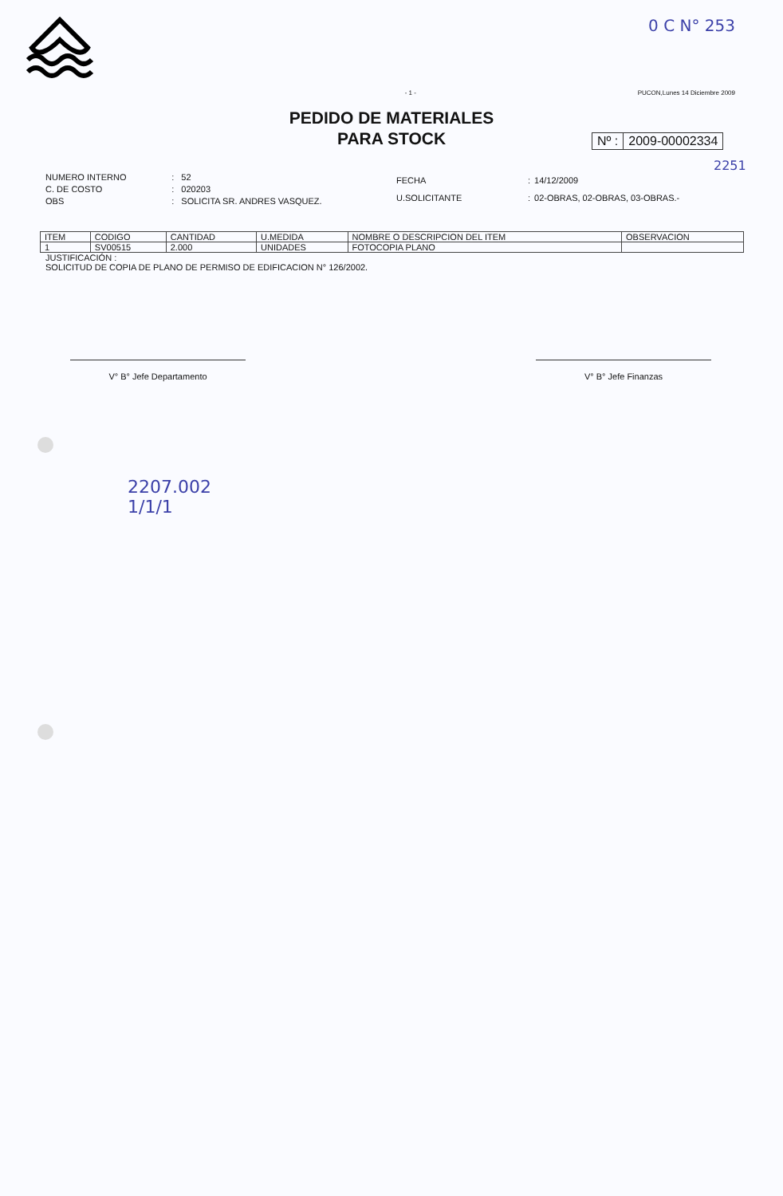0 C N° 253
- 1 - PUCON,Lunes 14 Diciembre 2009
PEDIDO DE MATERIALES
PARA STOCK
Nº : 2009-00002334
2251
| NUMERO INTERNO | : | 52 |
| C. DE COSTO | : | 020203 |
| OBS | : | SOLICITA SR. ANDRES VASQUEZ. |
| FECHA | : | 14/12/2009 |
| U.SOLICITANTE | : | 02-OBRAS, 02-OBRAS, 03-OBRAS.- |
| ITEM | CODIGO | CANTIDAD | U.MEDIDA | NOMBRE O DESCRIPCION DEL ITEM | OBSERVACION |
| --- | --- | --- | --- | --- | --- |
| 1 | SV00515 | 2.000 | UNIDADES | FOTOCOPIA PLANO | |
JUSTIFICACIÓN :
SOLICITUD DE COPIA DE PLANO DE PERMISO DE EDIFICACION N° 126/2002.
V° B° Jefe Departamento V° B° Jefe Finanzas
2207.002
1/1/1